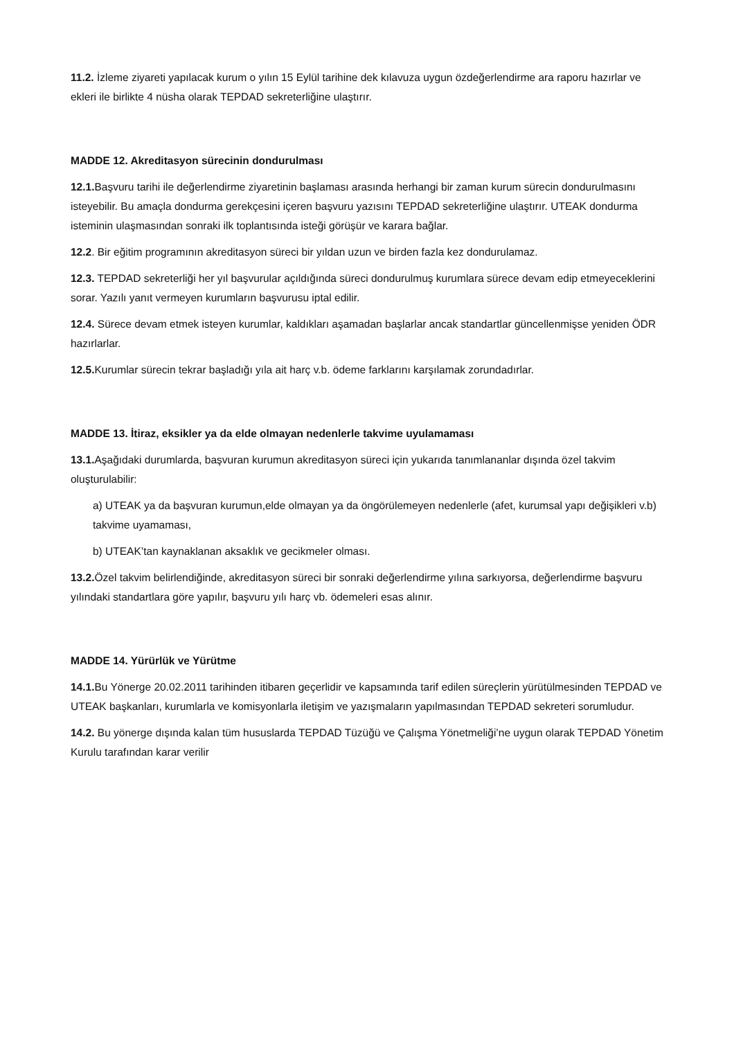11.2. İzleme ziyareti yapılacak kurum o yılın 15 Eylül tarihine dek kılavuza uygun özdeğerlendirme ara raporu hazırlar ve ekleri ile birlikte 4 nüsha olarak TEPDAD sekreterliğine ulaştırır.
MADDE 12. Akreditasyon sürecinin dondurulması
12.1. Başvuru tarihi ile değerlendirme ziyaretinin başlaması arasında herhangi bir zaman kurum sürecin dondurulmasını isteyebilir. Bu amaçla dondurma gerekçesini içeren başvuru yazısını TEPDAD sekreterliğine ulaştırır. UTEAK dondurma isteminin ulaşmasından sonraki ilk toplantısında isteği görüşür ve karara bağlar.
12.2. Bir eğitim programının akreditasyon süreci bir yıldan uzun ve birden fazla kez dondurulamaz.
12.3. TEPDAD sekreterliği her yıl başvurular açıldığında süreci dondurulmuş kurumlara sürece devam edip etmeyeceklerini sorar. Yazılı yanıt vermeyen kurumların başvurusu iptal edilir.
12.4. Sürece devam etmek isteyen kurumlar, kaldıkları aşamadan başlarlar ancak standartlar güncellenmişse yeniden ÖDR hazırlarlar.
12.5. Kurumlar sürecin tekrar başladığı yıla ait harç v.b. ödeme farklarını karşılamak zorundadırlar.
MADDE 13. İtiraz, eksikler ya da elde olmayan nedenlerle takvime uyulamaması
13.1. Aşağıdaki durumlarda, başvuran kurumun akreditasyon süreci için yukarıda tanımlananlar dışında özel takvim oluşturulabilir:
a) UTEAK ya da başvuran kurumun,elde olmayan ya da öngörülemeyen nedenlerle (afet, kurumsal yapı değişikleri v.b) takvime uyamaması,
b) UTEAK’tan kaynaklanan aksaklık ve gecikmeler olması.
13.2. Özel takvim belirlendiğinde, akreditasyon süreci bir sonraki değerlendirme yılına sarkıyorsa, değerlendirme başvuru yılındaki standartlara göre yapılır, başvuru yılı harç vb. ödemeleri esas alınır.
MADDE 14. Yürürlük ve Yürütme
14.1. Bu Yönerge 20.02.2011 tarihinden itibaren geçerlidir ve kapsamında tarif edilen süreçlerin yürütülmesinden TEPDAD ve UTEAK başkanları, kurumlarla ve komisyonlarla iletişim ve yazışmaların yapılmasından TEPDAD sekreteri sorumludur.
14.2. Bu yönerge dışında kalan tüm hususlarda TEPDAD Tüzüğü ve Çalışma Yönetmeliği’ne uygun olarak TEPDAD Yönetim Kurulu tarafından karar verilir